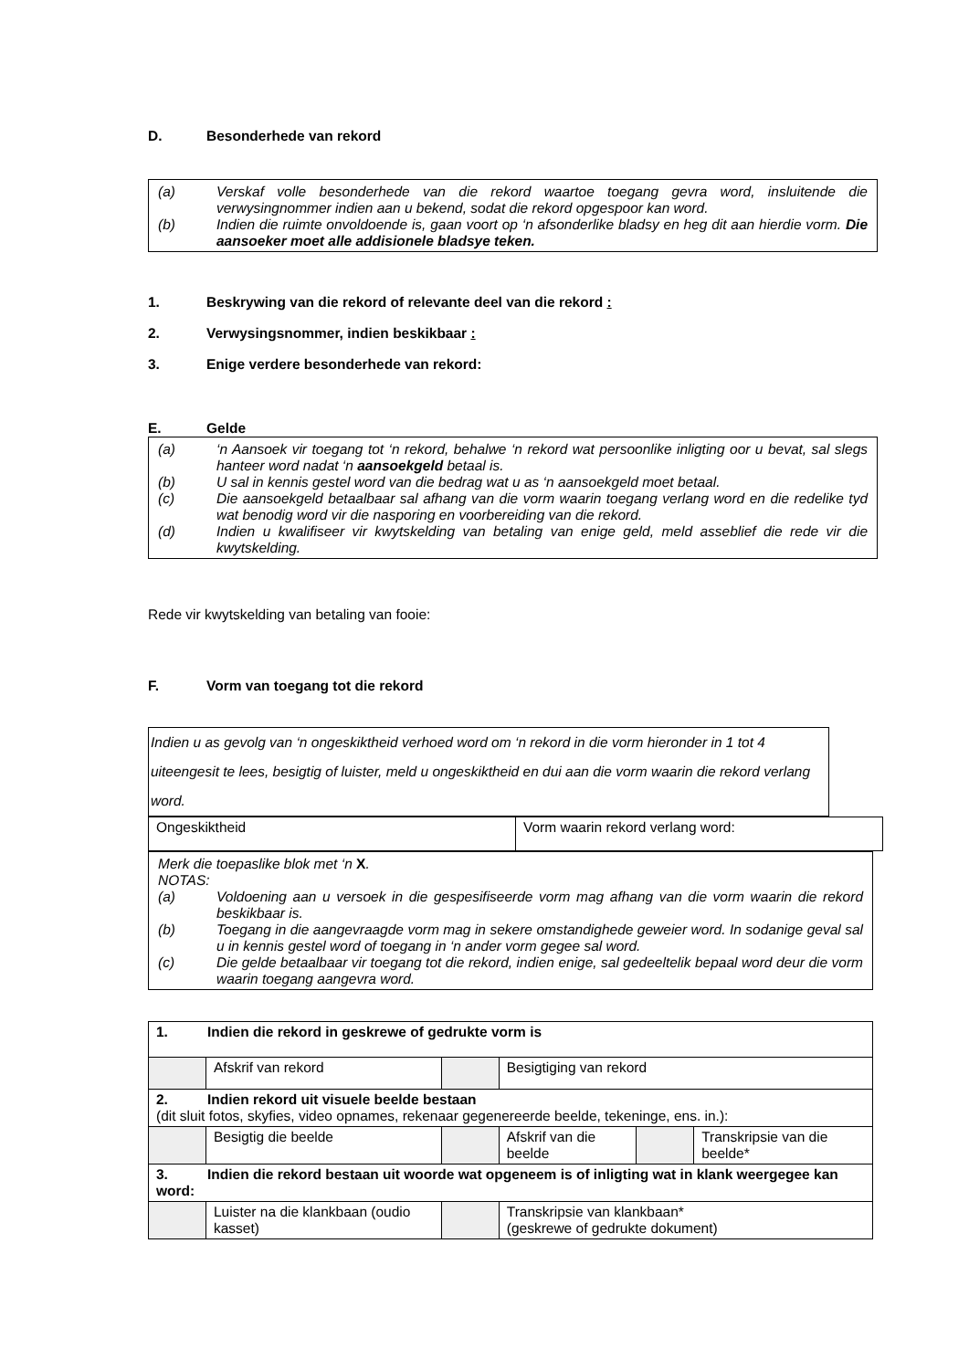D. Besonderhede van rekord
(a) Verskaf volle besonderhede van die rekord waartoe toegang gevra word, insluitende die verwysingnommer indien aan u bekend, sodat die rekord opgespoor kan word.
(b) Indien die ruimte onvoldoende is, gaan voort op ‘n afsonderlike bladsy en heg dit aan hierdie vorm. Die aansoeker moet alle addisionele bladsye teken.
1. Beskrywing van die rekord of relevante deel van die rekord :
2. Verwysingsnommer, indien beskikbaar :
3. Enige verdere besonderhede van rekord:
E. Gelde
(a) ‘n Aansoek vir toegang tot ‘n rekord, behalwe ‘n rekord wat persoonlike inligting oor u bevat, sal slegs hanteer word nadat ‘n aansoekgeld betaal is.
(b) U sal in kennis gestel word van die bedrag wat u as ‘n aansoekgeld moet betaal.
(c) Die aansoekgeld betaalbaar sal afhang van die vorm waarin toegang verlang word en die redelike tyd wat benodig word vir die nasporing en voorbereiding van die rekord.
(d) Indien u kwalifiseer vir kwytskelding van betaling van enige geld, meld asseblief die rede vir die kwytskelding.
Rede vir kwytskelding van betaling van fooie:
F. Vorm van toegang tot die rekord
Indien u as gevolg van ‘n ongeskiktheid verhoed word om ‘n rekord in die vorm hieronder in 1 tot 4 uiteengesit te lees, besigtig of luister, meld u ongeskiktheid en dui aan die vorm waarin die rekord verlang word.
| Ongeskiktheid | Vorm waarin rekord verlang word: |
Merk die toepaslike blok met ‘n X.
NOTAS:
(a) Voldoening aan u versoek in die gespesifiseerde vorm mag afhang van die vorm waarin die rekord beskikbaar is.
(b) Toegang in die aangevraagde vorm mag in sekere omstandighede geweier word. In sodanige geval sal u in kennis gestel word of toegang in ‘n ander vorm gegee sal word.
(c) Die gelde betaalbaar vir toegang tot die rekord, indien enige, sal gedeeltelik bepaal word deur die vorm waarin toegang aangevra word.
| 1. Indien die rekord in geskrewe of gedrukte vorm is | | | | | |
| | Afskrif van rekord | | Besigtiging van rekord | | |
| 2. Indien rekord uit visuele beelde bestaan (dit sluit fotos, skyfies, video opnames, rekenaar gegenereerde beelde, tekeninge, ens. in.): | | | | | |
| | Besigtig die beelde | | Afskrif van die beelde | | Transkripsie van die beelde* |
| 3. Indien die rekord bestaan uit woorde wat opgeneem is of inligting wat in klank weergegee kan word: | | | | | |
| | Luister na die klankbaan (oudio kasset) | | Transkripsie van klankbaan* (geskrewe of gedrukte dokument) | | |